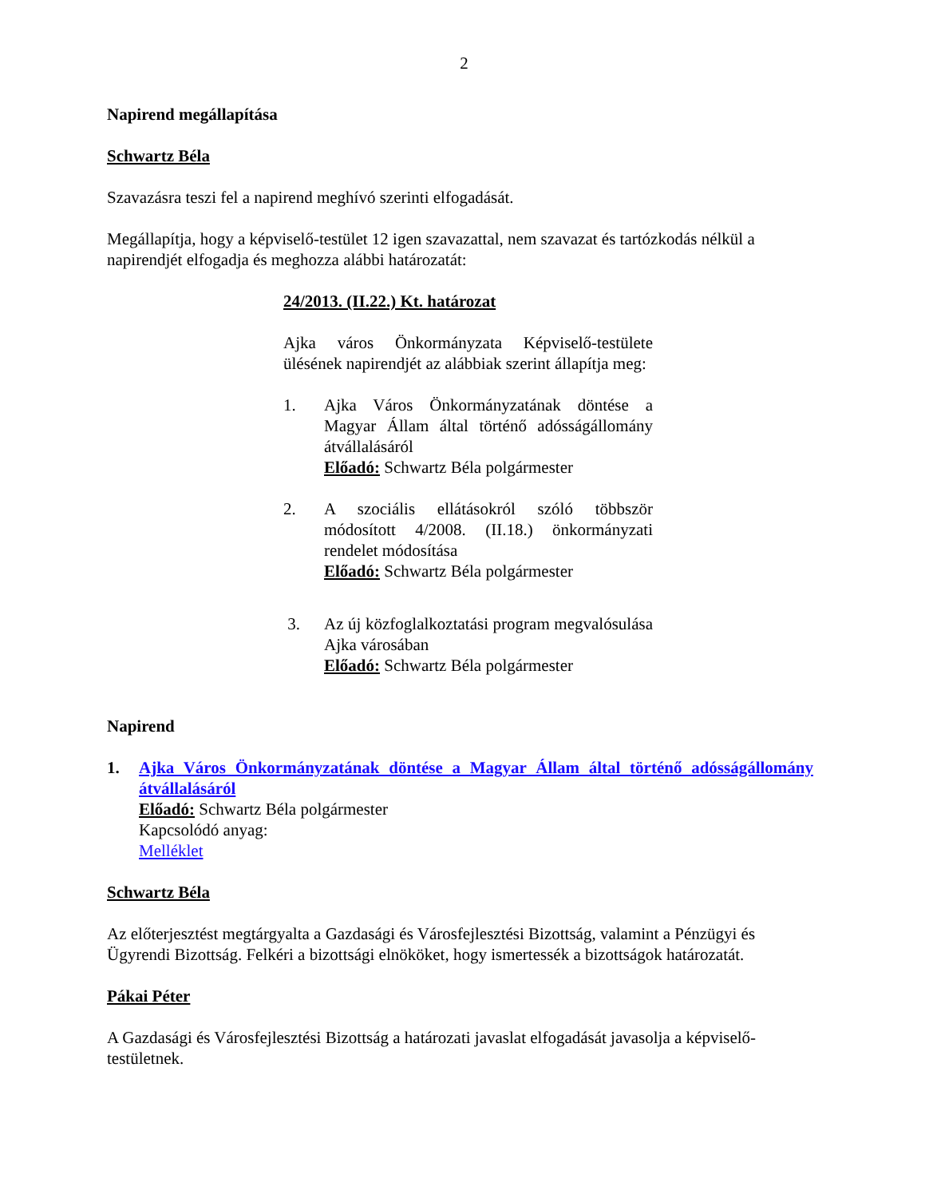2
Napirend megállapítása
Schwartz Béla
Szavazásra teszi fel a napirend meghívó szerinti elfogadását.
Megállapítja, hogy a képviselő-testület 12 igen szavazattal, nem szavazat és tartózkodás nélkül a napirendjét elfogadja és meghozza alábbi határozatát:
24/2013. (II.22.) Kt. határozat
Ajka város Önkormányzata Képviselő-testülete ülésének napirendjét az alábbiak szerint állapítja meg:
1. Ajka Város Önkormányzatának döntése a Magyar Állam által történő adósságállomány átvállalásáról
Előadó: Schwartz Béla polgármester
2. A szociális ellátásokról szóló többször módosított 4/2008. (II.18.) önkormányzati rendelet módosítása
Előadó: Schwartz Béla polgármester
3. Az új közfoglalkoztatási program megvalósulása Ajka városában
Előadó: Schwartz Béla polgármester
Napirend
1. Ajka Város Önkormányzatának döntése a Magyar Állam által történő adósságállomány átvállalásáról
Előadó: Schwartz Béla polgármester
Kapcsolódó anyag:
Melléklet
Schwartz Béla
Az előterjesztést megtárgyalta a Gazdasági és Városfejlesztési Bizottság, valamint a Pénzügyi és Ügyrendi Bizottság. Felkéri a bizottsági elnököket, hogy ismertessék a bizottságok határozatát.
Pákai Péter
A Gazdasági és Városfejlesztési Bizottság a határozati javaslat elfogadását javasolja a képviselő-testületnek.